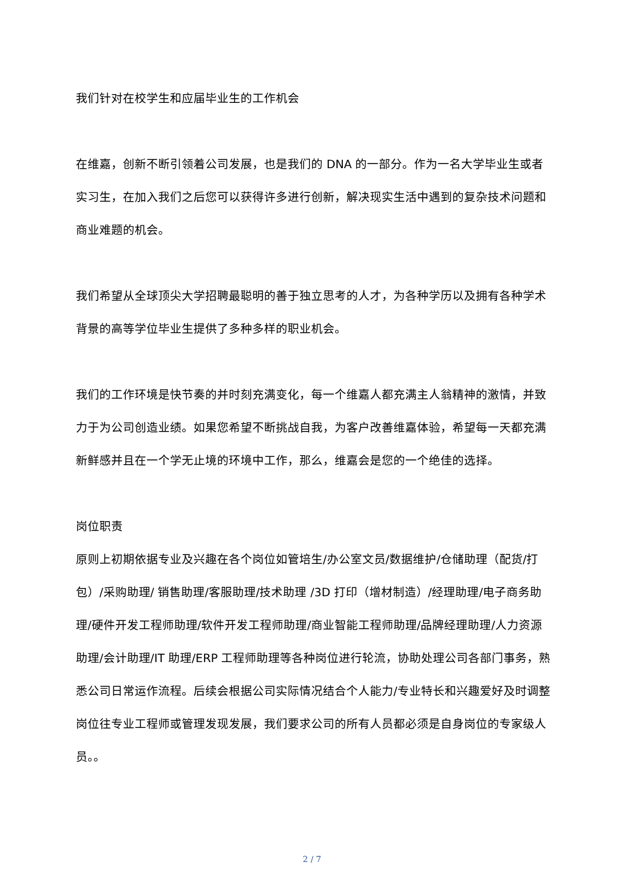我们针对在校学生和应届毕业生的工作机会
在维嘉，创新不断引领着公司发展，也是我们的 DNA 的一部分。作为一名大学毕业生或者实习生，在加入我们之后您可以获得许多进行创新，解决现实生活中遇到的复杂技术问题和商业难题的机会。
我们希望从全球顶尖大学招聘最聪明的善于独立思考的人才，为各种学历以及拥有各种学术背景的高等学位毕业生提供了多种多样的职业机会。
我们的工作环境是快节奏的并时刻充满变化，每一个维嘉人都充满主人翁精神的激情，并致力于为公司创造业绩。如果您希望不断挑战自我，为客户改善维嘉体验，希望每一天都充满新鲜感并且在一个学无止境的环境中工作，那么，维嘉会是您的一个绝佳的选择。
岗位职责
原则上初期依据专业及兴趣在各个岗位如管培生/办公室文员/数据维护/仓储助理（配货/打包）/采购助理/ 销售助理/客服助理/技术助理 /3D 打印（增材制造）/经理助理/电子商务助理/硬件开发工程师助理/软件开发工程师助理/商业智能工程师助理/品牌经理助理/人力资源助理/会计助理/IT 助理/ERP 工程师助理等各种岗位进行轮流，协助处理公司各部门事务，熟悉公司日常运作流程。后续会根据公司实际情况结合个人能力/专业特长和兴趣爱好及时调整岗位往专业工程师或管理发现发展，我们要求公司的所有人员都必须是自身岗位的专家级人员。。
2 / 7